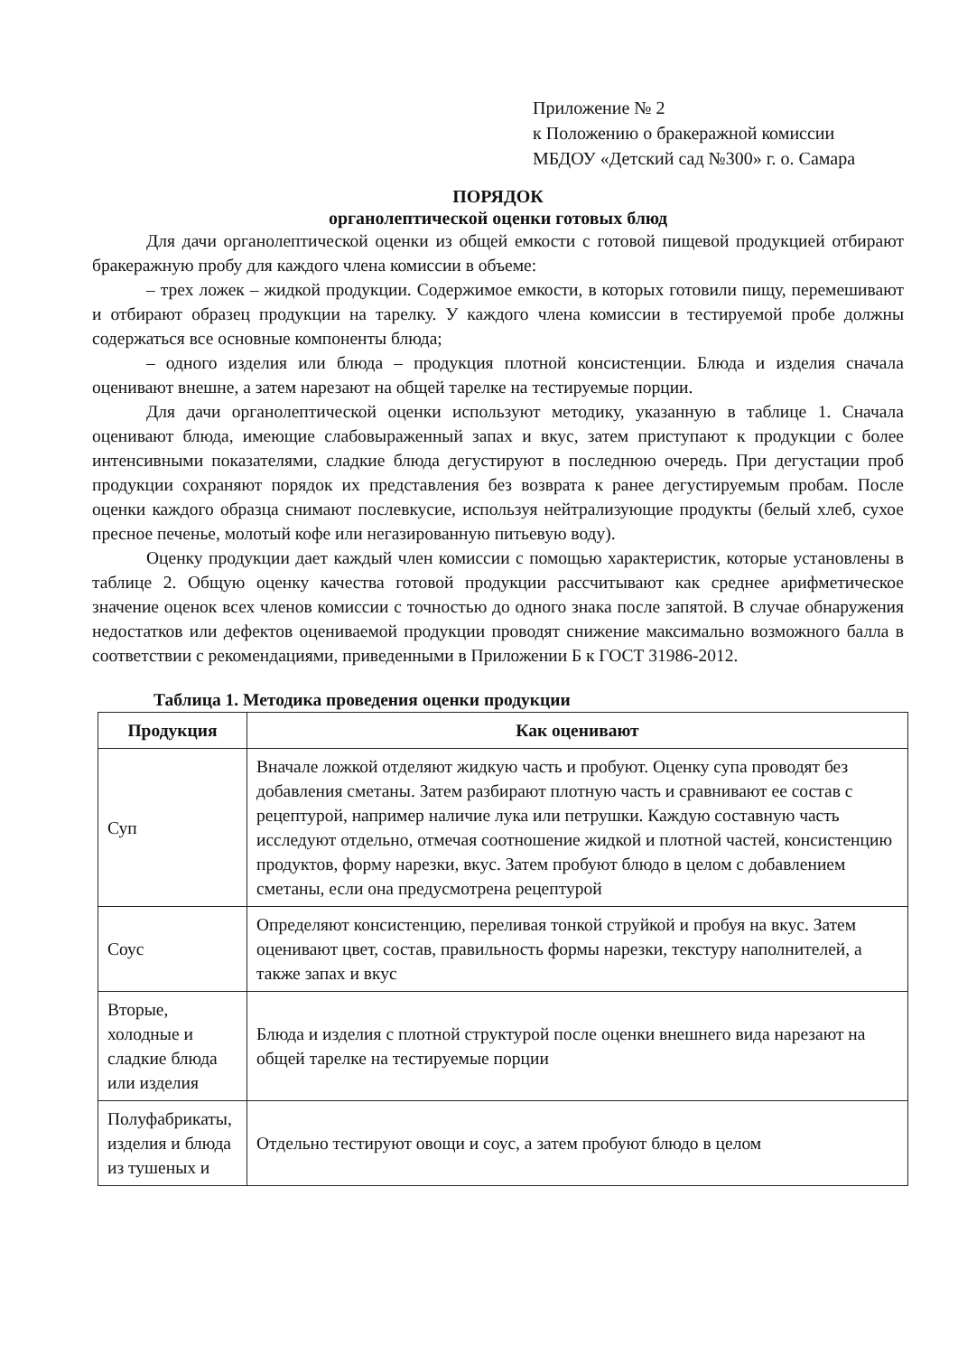Приложение № 2
к Положению о бракеражной комиссии
МБДОУ «Детский сад №300» г. о. Самара
ПОРЯДОК
органолептической оценки готовых блюд
Для дачи органолептической оценки из общей емкости с готовой пищевой продукцией отбирают бракеражную пробу для каждого члена комиссии в объеме:
– трех ложек – жидкой продукции. Содержимое емкости, в которых готовили пищу, перемешивают и отбирают образец продукции на тарелку. У каждого члена комиссии в тестируемой пробе должны содержаться все основные компоненты блюда;
– одного изделия или блюда – продукция плотной консистенции. Блюда и изделия сначала оценивают внешне, а затем нарезают на общей тарелке на тестируемые порции.
Для дачи органолептической оценки используют методику, указанную в таблице 1. Сначала оценивают блюда, имеющие слабовыраженный запах и вкус, затем приступают к продукции с более интенсивными показателями, сладкие блюда дегустируют в последнюю очередь. При дегустации проб продукции сохраняют порядок их представления без возврата к ранее дегустируемым пробам. После оценки каждого образца снимают послевкусие, используя нейтрализующие продукты (белый хлеб, сухое пресное печенье, молотый кофе или негазированную питьевую воду).
Оценку продукции дает каждый член комиссии с помощью характеристик, которые установлены в таблице 2. Общую оценку качества готовой продукции рассчитывают как среднее арифметическое значение оценок всех членов комиссии с точностью до одного знака после запятой. В случае обнаружения недостатков или дефектов оцениваемой продукции проводят снижение максимально возможного балла в соответствии с рекомендациями, приведенными в Приложении Б к ГОСТ 31986-2012.
Таблица 1. Методика проведения оценки продукции
| Продукция | Как оценивают |
| --- | --- |
| Суп | Вначале ложкой отделяют жидкую часть и пробуют. Оценку супа проводят без добавления сметаны. Затем разбирают плотную часть и сравнивают ее состав с рецептурой, например наличие лука или петрушки. Каждую составную часть исследуют отдельно, отмечая соотношение жидкой и плотной частей, консистенцию продуктов, форму нарезки, вкус. Затем пробуют блюдо в целом с добавлением сметаны, если она предусмотрена рецептурой |
| Соус | Определяют консистенцию, переливая тонкой струйкой и пробуя на вкус. Затем оценивают цвет, состав, правильность формы нарезки, текстуру наполнителей, а также запах и вкус |
| Вторые, холодные и сладкие блюда или изделия | Блюда и изделия с плотной структурой после оценки внешнего вида нарезают на общей тарелке на тестируемые порции |
| Полуфабрикаты, изделия и блюда из тушеных и | Отдельно тестируют овощи и соус, а затем пробуют блюдо в целом |